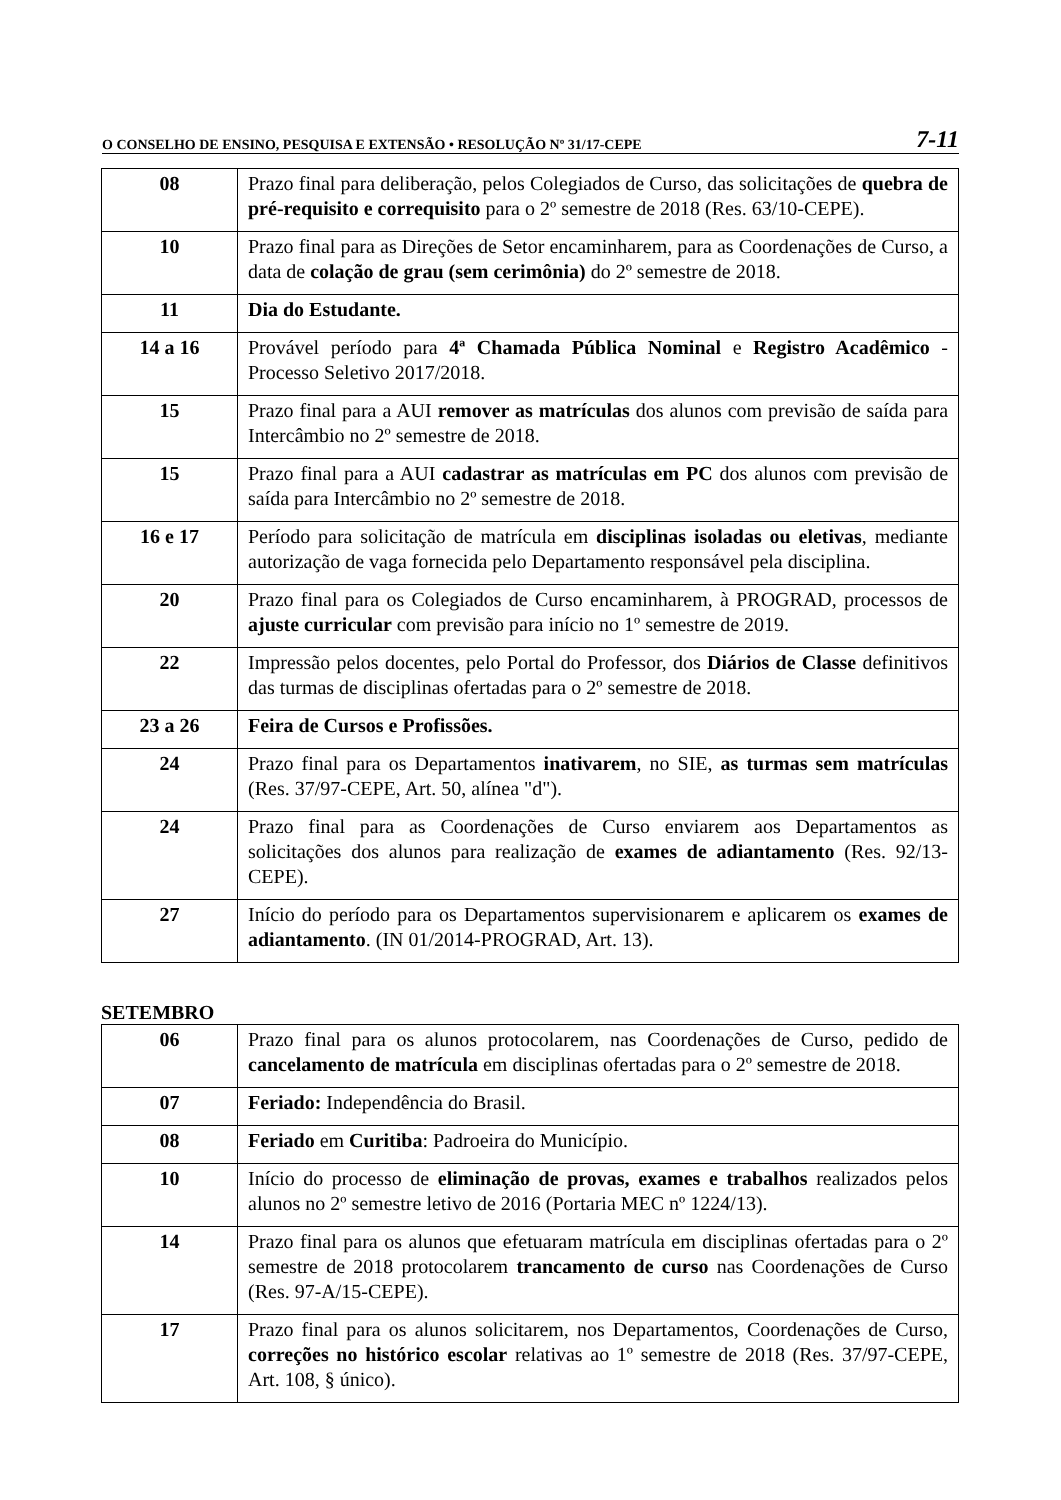O CONSELHO DE ENSINO, PESQUISA E EXTENSÃO • RESOLUÇÃO Nº 31/17-CEPE 7-11
| 08 | Prazo final para deliberação, pelos Colegiados de Curso, das solicitações de quebra de pré-requisito e correquisito para o 2º semestre de 2018 (Res. 63/10-CEPE). |
| 10 | Prazo final para as Direções de Setor encaminharem, para as Coordenações de Curso, a data de colação de grau (sem cerimônia) do 2º semestre de 2018. |
| 11 | Dia do Estudante. |
| 14 a 16 | Provável período para 4ª Chamada Pública Nominal e Registro Acadêmico - Processo Seletivo 2017/2018. |
| 15 | Prazo final para a AUI remover as matrículas dos alunos com previsão de saída para Intercâmbio no 2º semestre de 2018. |
| 15 | Prazo final para a AUI cadastrar as matrículas em PC dos alunos com previsão de saída para Intercâmbio no 2º semestre de 2018. |
| 16 e 17 | Período para solicitação de matrícula em disciplinas isoladas ou eletivas , mediante autorização de vaga fornecida pelo Departamento responsável pela disciplina. |
| 20 | Prazo final para os Colegiados de Curso encaminharem, à PROGRAD, processos de ajuste curricular com previsão para início no 1º semestre de 2019. |
| 22 | Impressão pelos docentes, pelo Portal do Professor, dos Diários de Classe definitivos das turmas de disciplinas ofertadas para o 2º semestre de 2018. |
| 23 a 26 | Feira de Cursos e Profissões. |
| 24 | Prazo final para os Departamentos inativarem , no SIE, as turmas sem matrículas (Res. 37/97-CEPE, Art. 50, alínea "d"). |
| 24 | Prazo final para as Coordenações de Curso enviarem aos Departamentos as solicitações dos alunos para realização de exames de adiantamento (Res. 92/13-CEPE). |
| 27 | Início do período para os Departamentos supervisionarem e aplicarem os exames de adiantamento . (IN 01/2014-PROGRAD, Art. 13). |
SETEMBRO
| 06 | Prazo final para os alunos protocolarem, nas Coordenações de Curso, pedido de cancelamento de matrícula em disciplinas ofertadas para o 2º semestre de 2018. |
| 07 | Feriado: Independência do Brasil. |
| 08 | Feriado em Curitiba : Padroeira do Município. |
| 10 | Início do processo de eliminação de provas, exames e trabalhos realizados pelos alunos no 2º semestre letivo de 2016 (Portaria MEC nº 1224/13). |
| 14 | Prazo final para os alunos que efetuaram matrícula em disciplinas ofertadas para o 2º semestre de 2018 protocolarem trancamento de curso nas Coordenações de Curso (Res. 97-A/15-CEPE). |
| 17 | Prazo final para os alunos solicitarem, nos Departamentos, Coordenações de Curso, correções no histórico escolar relativas ao 1º semestre de 2018 (Res. 37/97-CEPE, Art. 108, § único). |